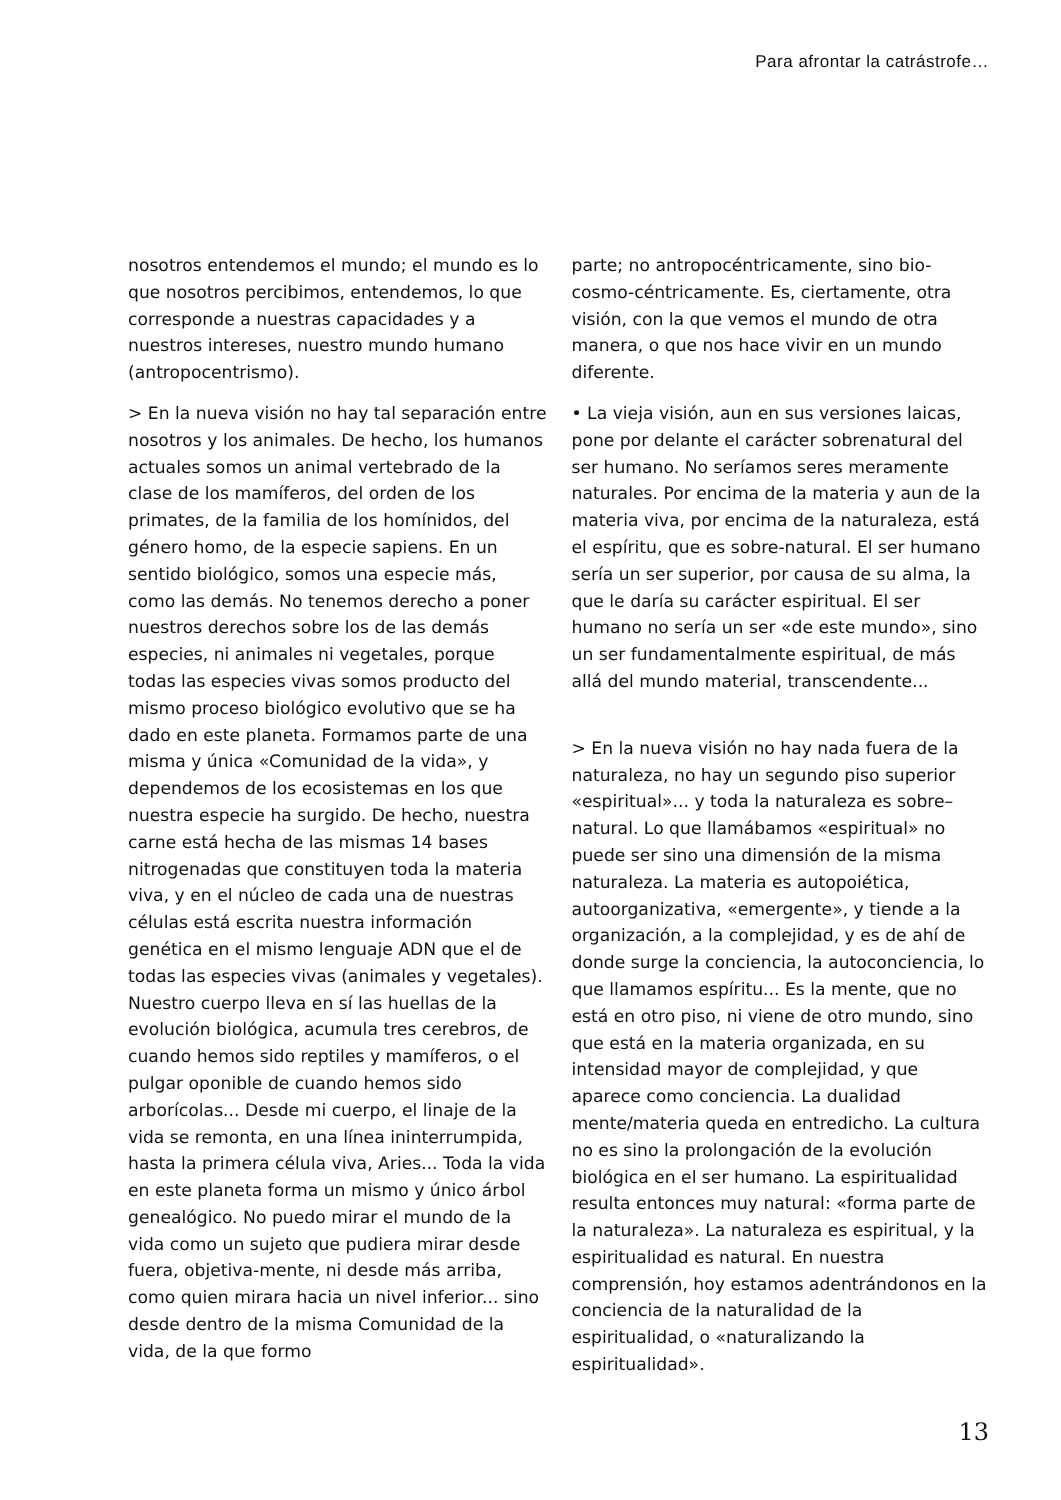Para afrontar la catrástrofe…
nosotros entendemos el mundo; el mundo es lo que nosotros percibimos, entendemos, lo que corresponde a nuestras capacidades y a nuestros intereses, nuestro mundo humano (antropocentrismo).
> En la nueva visión no hay tal separación entre nosotros y los animales. De hecho, los humanos actuales somos un animal vertebrado de la clase de los mamíferos, del orden de los primates, de la familia de los homínidos, del género homo, de la especie sapiens. En un sentido biológico, somos una especie más, como las demás. No tenemos derecho a poner nuestros derechos sobre los de las demás especies, ni animales ni vegetales, porque todas las especies vivas somos producto del mismo proceso biológico evolutivo que se ha dado en este planeta. Formamos parte de una misma y única «Comunidad de la vida», y dependemos de los ecosistemas en los que nuestra especie ha surgido. De hecho, nuestra carne está hecha de las mismas 14 bases nitrogenadas que constituyen toda la materia viva, y en el núcleo de cada una de nuestras células está escrita nuestra información genética en el mismo lenguaje ADN que el de todas las especies vivas (animales y vegetales). Nuestro cuerpo lleva en sí las huellas de la evolución biológica, acumula tres cerebros, de cuando hemos sido reptiles y mamíferos, o el pulgar oponible de cuando hemos sido arborícolas... Desde mi cuerpo, el linaje de la vida se remonta, en una línea ininterrumpida, hasta la primera célula viva, Aries... Toda la vida en este planeta forma un mismo y único árbol genealógico. No puedo mirar el mundo de la vida como un sujeto que pudiera mirar desde fuera, objetiva-mente, ni desde más arriba, como quien mirara hacia un nivel inferior... sino desde dentro de la misma Comunidad de la vida, de la que formo
parte; no antropocéntricamente, sino bio-cosmo-céntricamente. Es, ciertamente, otra visión, con la que vemos el mundo de otra manera, o que nos hace vivir en un mundo diferente.
• La vieja visión, aun en sus versiones laicas, pone por delante el carácter sobrenatural del ser humano. No seríamos seres meramente naturales. Por encima de la materia y aun de la materia viva, por encima de la naturaleza, está el espíritu, que es sobre-natural. El ser humano sería un ser superior, por causa de su alma, la que le daría su carácter espiritual. El ser humano no sería un ser «de este mundo», sino un ser fundamentalmente espiritual, de más allá del mundo material, transcendente...
> En la nueva visión no hay nada fuera de la naturaleza, no hay un segundo piso superior «espiritual»... y toda la naturaleza es sobre–natural. Lo que llamábamos «espiritual» no puede ser sino una dimensión de la misma naturaleza. La materia es autopoiética, autoorganizativa, «emergente», y tiende a la organización, a la complejidad, y es de ahí de donde surge la conciencia, la autoconciencia, lo que llamamos espíritu... Es la mente, que no está en otro piso, ni viene de otro mundo, sino que está en la materia organizada, en su intensidad mayor de complejidad, y que aparece como conciencia. La dualidad mente/materia queda en entredicho. La cultura no es sino la prolongación de la evolución biológica en el ser humano. La espiritualidad resulta entonces muy natural: «forma parte de la naturaleza». La naturaleza es espiritual, y la espiritualidad es natural. En nuestra comprensión, hoy estamos adentrándonos en la conciencia de la naturalidad de la espiritualidad, o «naturalizando la espiritualidad».
13